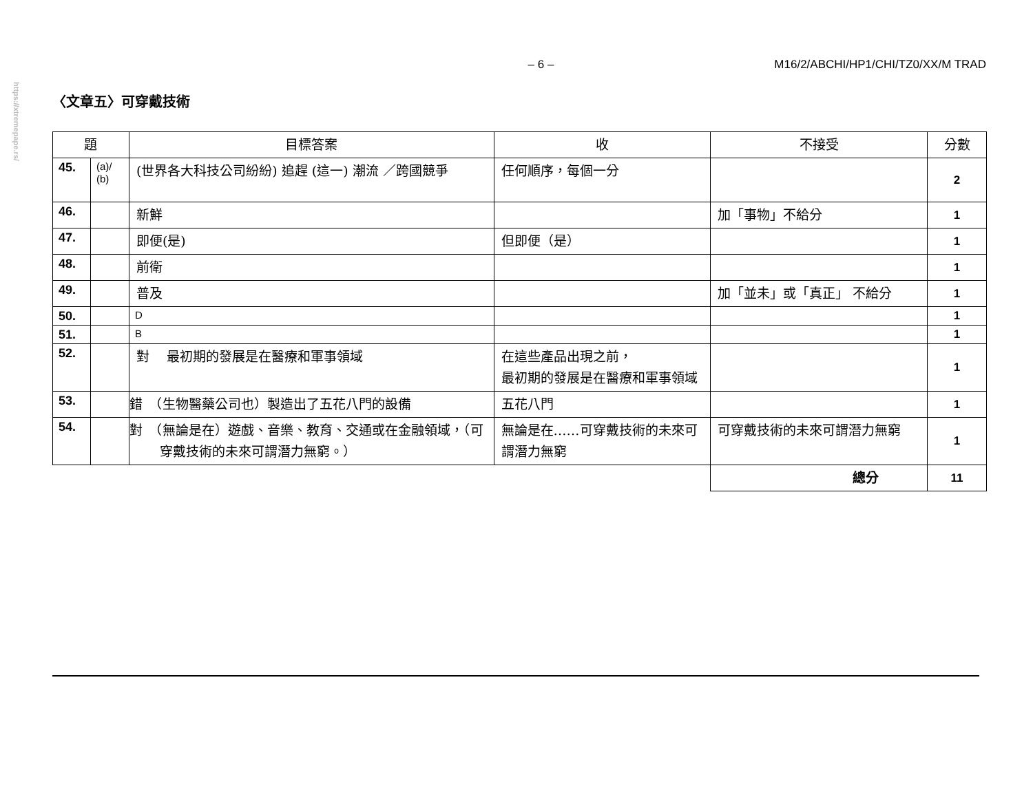https://xtremepape.rs/
– 6 – M16/2/ABCHI/HP1/CHI/TZ0/XX/M TRAD
〈文章五〉可穿戴技術
| 題 | | 目標答案 | 收 | 不接受 | 分數 |
| --- | --- | --- | --- | --- | --- |
| 45. | (a)/ (b) | (世界各大科技公司紛紛) 追趕 (這一) 潮流 ／跨國競爭 | 任何順序，每個一分 | | 2 |
| 46. | | 新鮮 | | 加「事物」不給分 | 1 |
| 47. | | 即便(是) | 但即便（是） | | 1 |
| 48. | | 前衛 | | | 1 |
| 49. | | 普及 | | 加「並未」或「真正」 不給分 | 1 |
| 50. | | D | | | 1 |
| 51. | | B | | | 1 |
| 52. | | 對 最初期的發展是在醫療和軍事領域 | 在這些產品出現之前， 最初期的發展是在醫療和軍事領域 | | 1 |
| 53. | | 錯 （生物醫藥公司也）製造出了五花八門的設備 | 五花八門 | | 1 |
| 54. | | 對 （無論是在）遊戲、音樂、教育、交通或在金融領域，（可穿戴技術的未來可謂潛力無窮。） | 無論是在……可穿戴技術的未來可謂潛力無窮 | 可穿戴技術的未來可謂潛力無窮 | 1 |
| | | | | 總分 | 11 |